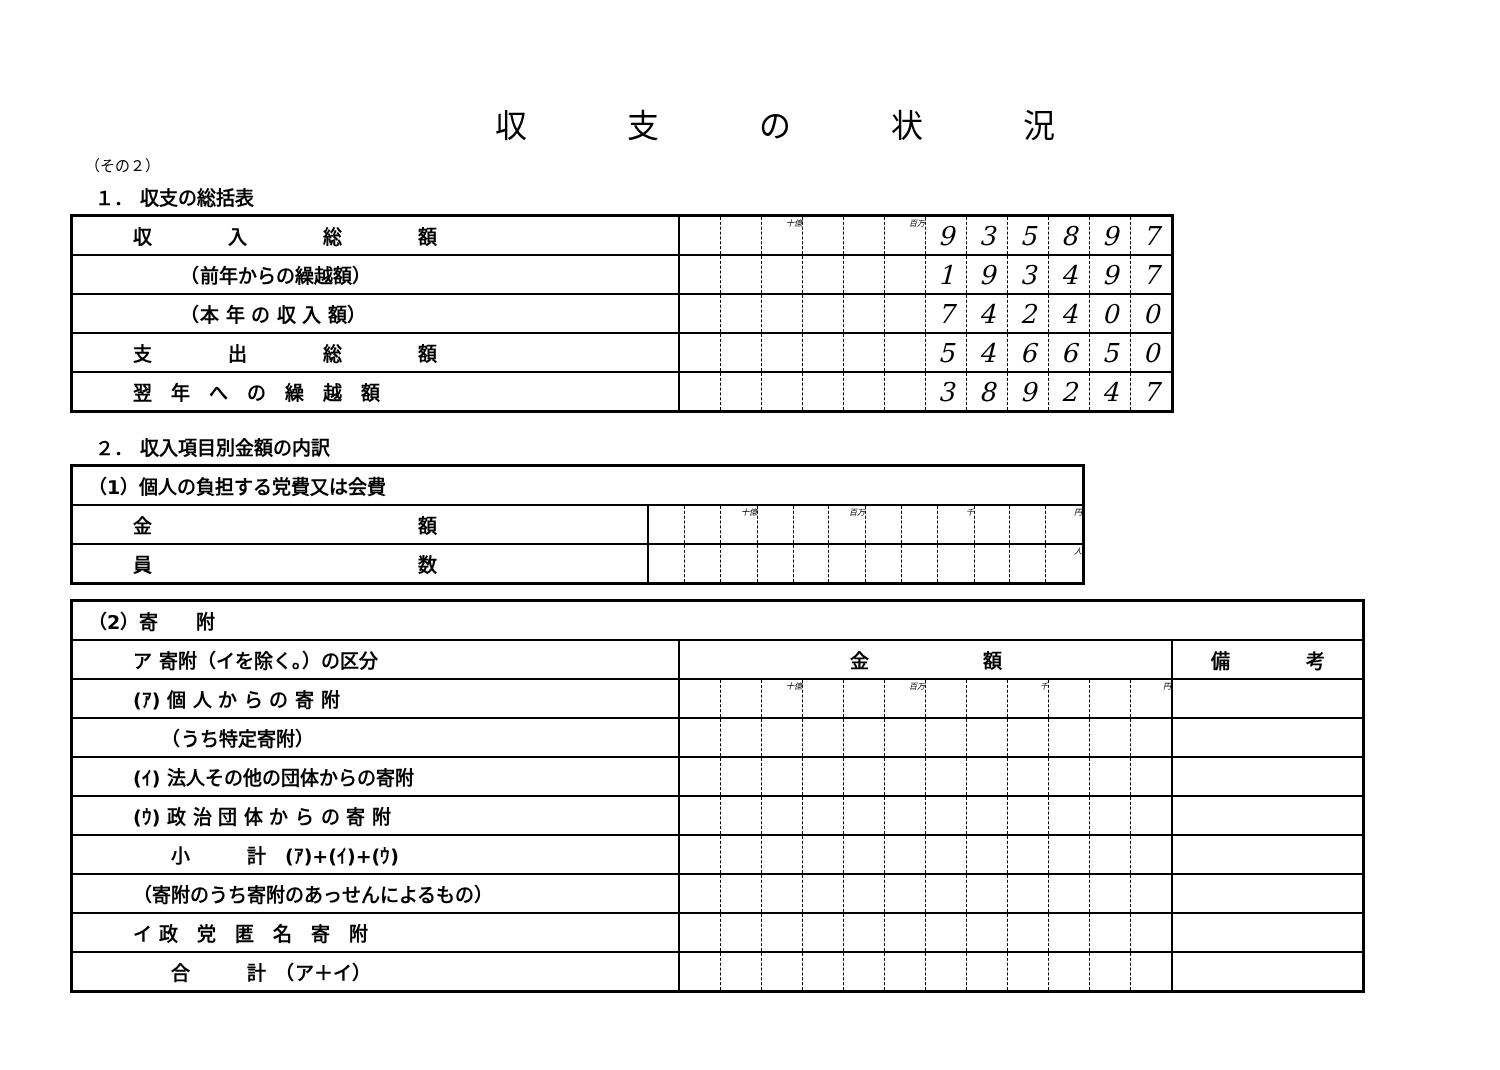収支の状況
（その２）
１． 収支の総括表
| 収 入 総 額 | | | 十億 | | | 百万 | 9 | 3 | 5 | 8 | 9 | 7 |
| （前年からの繰越額） | | | | | | | 1 | 9 | 3 | 4 | 9 | 7 |
| （本 年 の 収 入 額） | | | | | | | 7 | 4 | 2 | 4 | 0 | 0 |
| 支 出 総 額 | | | | | | | 5 | 4 | 6 | 6 | 5 | 0 |
| 翌 年 へ の 繰 越 額 | | | | | | | 3 | 8 | 9 | 2 | 4 | 7 |
２． 収入項目別金額の内訳
| （1）個人の負担する党費又は会費 | | | | | | | | | | | | |
| 金 額 | | | 十億 | | | 百万 | | | 千 | | | 円 |
| 員 数 | | | | | | | | | | | | 人 |
| （2）寄 附 | | | | | | | | | | | | | |
| ア 寄附（イを除く。）の区分 | 金 額 | | | | | | | | | | | | 備 考 |
| (ｱ) 個 人 か ら の 寄 附 | | | 十億 | | | 百万 | | | 千 | | | 円 | |
| （うち特定寄附） | | | | | | | | | | | | | |
| (ｲ) 法人その他の団体からの寄附 | | | | | | | | | | | | | |
| (ｳ) 政 治 団 体 か ら の 寄 附 | | | | | | | | | | | | | |
| 小 計 (ｱ)+(ｲ)+(ｳ) | | | | | | | | | | | | | |
| （寄附のうち寄附のあっせんによるもの） | | | | | | | | | | | | | |
| イ 政 党 匿 名 寄 附 | | | | | | | | | | | | | |
| 合 計 （ア＋イ） | | | | | | | | | | | | | |